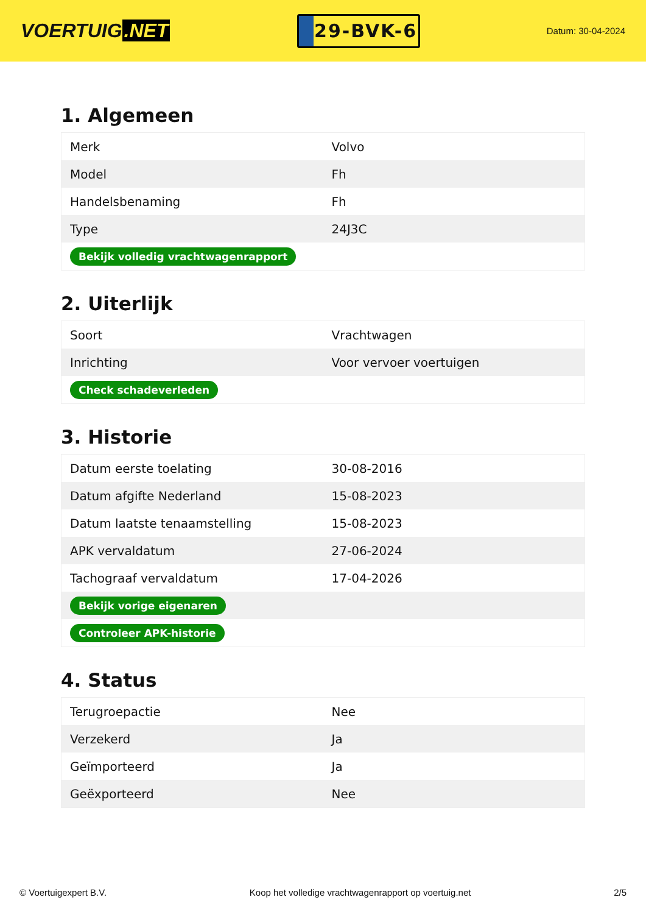VOERTUIG.NET
29-BVK-6
Datum: 30-04-2024
1. Algemeen
| Merk | Volvo |
| Model | Fh |
| Handelsbenaming | Fh |
| Type | 24J3C |
| Bekijk volledig vrachtwagenrapport | |
2. Uiterlijk
| Soort | Vrachtwagen |
| Inrichting | Voor vervoer voertuigen |
| Check schadeverleden | |
3. Historie
| Datum eerste toelating | 30-08-2016 |
| Datum afgifte Nederland | 15-08-2023 |
| Datum laatste tenaamstelling | 15-08-2023 |
| APK vervaldatum | 27-06-2024 |
| Tachograaf vervaldatum | 17-04-2026 |
| Bekijk vorige eigenaren | |
| Controleer APK-historie | |
4. Status
| Terugroepactie | Nee |
| Verzekerd | Ja |
| Geïmporteerd | Ja |
| Geëxporteerd | Nee |
© Voertuigexpert B.V. Koop het volledige vrachtwagenrapport op voertuig.net 2/5